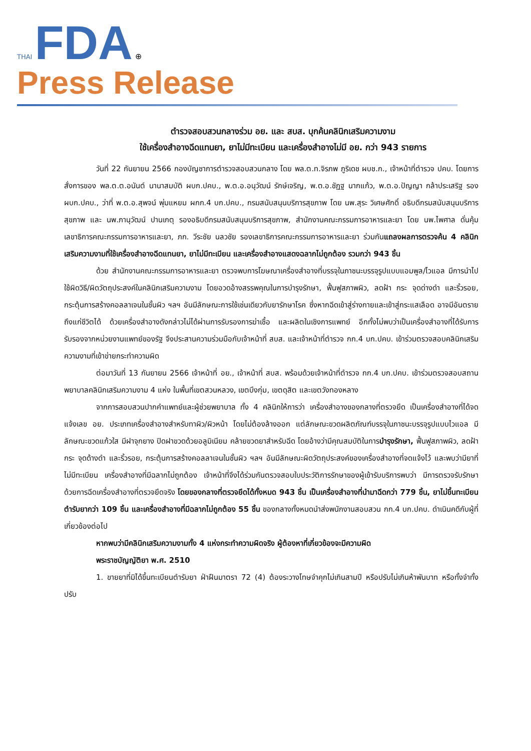THAI FDA ⊕
Press Release
ตำรวจสอบสวนกลางร่วม อย. และ สบส. บุกค้นคลินิกเสริมความงาม
ใช้เครื่องสำอางฉีดแทนยา, ยาไม่มีทะเบียน และเครื่องสำอางไม่มี อย. กว่า 943 รายการ
วันที่ 22 กันยายน 2566 กองบัญชาการตำรวจสอบสวนกลาง โดย พล.ต.ท.จิรภพ ภูริเดช ผบช.ก., เจ้าหน้าที่ตำรวจ ปคบ. โดยการสั่งการของ พล.ต.ต.อนันต์ นานาสมบัติ ผบก.ปคบ., พ.ต.อ.อนุวัฒน์ รักษ์เจริญ, พ.ต.อ.ชัฏฐ นากแก้ว, พ.ต.อ.ปัญญา กล้าประเสริฐ รอง ผบก.ปคบ., ว่าที่ พ.ต.อ.สุพจน์ พุ่มแหยม ผกก.4 บก.ปคบ., กรมสนับสนุนบริการสุขภาพ โดย นพ.สุระ วิเศษศักดิ์ อธิบดีกรมสนับสนุนบริการสุขภาพ และ นพ.ภานุวัฒน์ ปานเกตุ รองอธิบดีกรมสนับสนุนบริการสุขภาพ, สำนักงานคณะกรรมการอาหารและยา โดย นพ.ไพศาล ดั่นคุ้ม เลขาธิการคณะกรรมการอาหารและยา, ภก. วีระชัย นลวชัย รองเลขาธิการคณะกรรมการอาหารและยา ร่วมกันแถลงผลการตรวจค้น 4 คลินิกเสริมความงามที่ใช้เครื่องสำอางฉีดแทนยา, ยาไม่มีทะเบียน และเครื่องสำอางแสดงฉลากไม่ถูกต้อง รวมกว่า 943 ชิ้น
ด้วย สำนักงานคณะกรรมการอาหารและยา ตรวจพบการโฆษณาเครื่องสำอางที่บรรจุในภาชนะบรรจุรูปแบบแอมพูล/ไวแอล มีการนำไปใช้ผิดวิธี/ผิดวัตถุประสงค์ในคลินิกเสริมความงาม โดยอวดอ้างสรรพคุณในการบำรุงรักษา, ฟื้นฟูสภาพผิว, ลดฝ้า กระ จุดด่างดำ และริ้วรอย, กระตุ้นการสร้างคอลลาเจนในชั้นผิว ฯลฯ อันมีลักษณะการใช้เช่นเดียวกับยารักษาโรค ซึ่งหากฉีดเข้าสู่ร่างกายและเข้าสู่กระแสเลือด อาจมีอันตรายถึงแก่ชีวิตได้ ด้วยเครื่องสำอางดังกล่าวไม่ได้ผ่านการรับรองการฆ่าเชื้อ และผลิตในเชิงการแพทย์ อีกทั้งไม่พบว่าเป็นเครื่องสำอางที่ได้รับการรับรองจากหน่วยงานแพทย์ของรัฐ จึงประสานความร่วมมือกับเจ้าหน้าที่ สบส. และเจ้าหน้าที่ตำรวจ กก.4 บก.ปคบ. เข้าร่วมตรวจสอบคลินิกเสริมความงามที่เข้าข่ายกระทำความผิด
ต่อมาวันที่ 13 กันยายน 2566 เจ้าหน้าที่ อย., เจ้าหน้าที่ สบส. พร้อมด้วยเจ้าหน้าที่ตำรวจ กก.4 บก.ปคบ. เข้าร่วมตรวจสอบสถานพยาบาลคลินิกเสริมความงาม 4 แห่ง ในพื้นที่เขตสวนหลวง, เขตบึงกุ่ม, เขตดุสิต และเขตวังทองหลาง
จากการสอบสวนปากคำแพทย์และผู้ช่วยพยาบาล ทั้ง 4 คลินิกให้การว่า เครื่องสำอางของกลางที่ตรวจยึด เป็นเครื่องสำอางที่ได้จดแจ้งเลข อย. ประเภทเครื่องสำอางสำหรับทาผิว/ผิวหน้า โดยไม่ต้องล้างออก แต่ลักษณะขวดผลิตภัณฑ์บรรจุในภาชนะบรรจุรูปแบบไวแอล มีลักษณะขวดแก้วใส มีฝาจุกยาง ปิดฝาขวดด้วยอลูมิเนียม คล้ายขวดยาสำหรับฉีด โดยอ้างว่ามีคุณสมบัติในการบำรุงรักษา, ฟื้นฟูสภาพผิว, ลดฝ้า กระ จุดด้างดำ และริ้วรอย, กระตุ้นการสร้างคอลลาเจนในชั้นผิว ฯลฯ อันมีลักษณะผิดวัตถุประสงค์ของเครื่องสำอางที่จดแจ้งไว้ และพบว่ามียาที่ไม่มีทะเบียน เครื่องสำอางที่มีฉลากไม่ถูกต้อง เจ้าหน้าที่จึงได้ร่วมกันตรวจสอบใบประวัติการรักษาของผู้เข้ารับบริการพบว่า มีการตรวจรับรักษาด้วยการฉีดเครื่องสำอางที่ตรวจยึดจริง โดยของกลางที่ตรวจยึดได้ทั้งหมด 943 ชิ้น เป็นเครื่องสำอางที่นำมาฉีดกว่า 779 ชิ้น, ยาไม่ขึ้นทะเบียนตำรับยากว่า 109 ชิ้น และเครื่องสำอางที่มีฉลากไม่ถูกต้อง 55 ชิ้น ของกลางทั้งหมดนำส่งพนักงานสอบสวน กก.4 บก.ปคบ. ดำเนินคดีกับผู้ที่เกี่ยวข้องต่อไป
หากพบว่ามีคลินิกเสริมความงามทั้ง 4 แห่งกระทำความผิดจริง ผู้ต้องหาที่เกี่ยวข้องจะมีความผิด
พระราชบัญญัติยา พ.ศ. 2510
1. ขายยาที่มิได้ขึ้นทะเบียนตำรับยา ฝ่าฝืนมาตรา 72 (4) ต้องระวางโทษจำคุกไม่เกินสามปี หรือปรับไม่เกินห้าพันบาท หรือทั้งจำทั้งปรับ